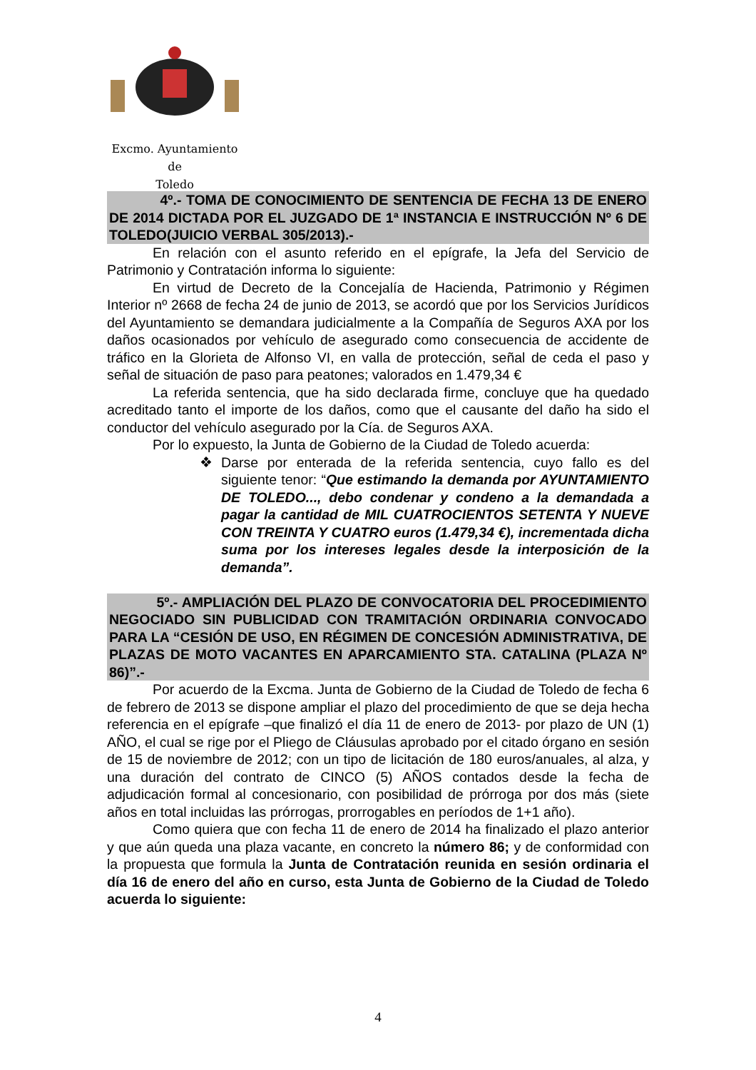Excmo. Ayuntamiento
de
Toledo
4º.- TOMA DE CONOCIMIENTO DE SENTENCIA DE FECHA 13 DE ENERO DE 2014 DICTADA POR EL JUZGADO DE 1ª INSTANCIA E INSTRUCCIÓN Nº 6 DE TOLEDO(JUICIO VERBAL 305/2013).-
En relación con el asunto referido en el epígrafe, la Jefa del Servicio de Patrimonio y Contratación informa lo siguiente:
En virtud de Decreto de la Concejalía de Hacienda, Patrimonio y Régimen Interior nº 2668 de fecha 24 de junio de 2013, se acordó que por los Servicios Jurídicos del Ayuntamiento se demandara judicialmente a la Compañía de Seguros AXA por los daños ocasionados por vehículo de asegurado como consecuencia de accidente de tráfico en la Glorieta de Alfonso VI, en valla de protección, señal de ceda el paso y señal de situación de paso para peatones; valorados en 1.479,34 €
La referida sentencia, que ha sido declarada firme, concluye que ha quedado acreditado tanto el importe de los daños, como que el causante del daño ha sido el conductor del vehículo asegurado por la Cía. de Seguros AXA.
Por lo expuesto, la Junta de Gobierno de la Ciudad de Toledo acuerda:
❖ Darse por enterada de la referida sentencia, cuyo fallo es del siguiente tenor: “Que estimando la demanda por AYUNTAMIENTO DE TOLEDO..., debo condenar y condeno a la demandada a pagar la cantidad de MIL CUATROCIENTOS SETENTA Y NUEVE CON TREINTA Y CUATRO euros (1.479,34 €), incrementada dicha suma por los intereses legales desde la interposición de la demanda”.
5º.- AMPLIACIÓN DEL PLAZO DE CONVOCATORIA DEL PROCEDIMIENTO NEGOCIADO SIN PUBLICIDAD CON TRAMITACIÓN ORDINARIA CONVOCADO PARA LA “CESIÓN DE USO, EN RÉGIMEN DE CONCESIÓN ADMINISTRATIVA, DE PLAZAS DE MOTO VACANTES EN APARCAMIENTO STA. CATALINA (PLAZA Nº 86)”.-
Por acuerdo de la Excma. Junta de Gobierno de la Ciudad de Toledo de fecha 6 de febrero de 2013 se dispone ampliar el plazo del procedimiento de que se deja hecha referencia en el epígrafe –que finalizó el día 11 de enero de 2013- por plazo de UN (1) AÑO, el cual se rige por el Pliego de Cláusulas aprobado por el citado órgano en sesión de 15 de noviembre de 2012; con un tipo de licitación de 180 euros/anuales, al alza, y una duración del contrato de CINCO (5) AÑOS contados desde la fecha de adjudicación formal al concesionario, con posibilidad de prórroga por dos más (siete años en total incluidas las prórrogas, prorrogables en períodos de 1+1 año).
Como quiera que con fecha 11 de enero de 2014 ha finalizado el plazo anterior y que aún queda una plaza vacante, en concreto la número 86; y de conformidad con la propuesta que formula la Junta de Contratación reunida en sesión ordinaria el día 16 de enero del año en curso, esta Junta de Gobierno de la Ciudad de Toledo acuerda lo siguiente:
4